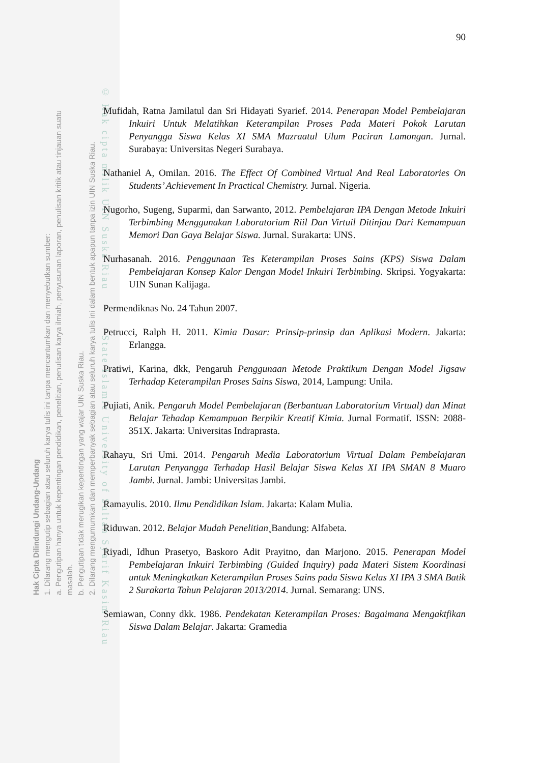Hak Cipta Dilindungi Undang-Undang
1. Dilarang mengutip sebagian atau seluruh karya tulis ini tanpa mencantumkan dan menyebutkan sumber:
a. Pengutipan hanya untuk kepentingan pendidikan, penelitian, penulisan karya ilmiah, penyusunan laporan, penulisan kritik atau tinjauan suatu masalah.
b. Pengutipan tidak merugikan kepentingan yang wajar UIN Suska Riau.
2. Dilarang mengumumkan dan memperbanyak sebagian atau seluruh karya tulis ini dalam bentuk apapun tanpa izin UIN Suska Riau.
© Hak cipta milik UIN Suska Riau State Islamic University of Sultan Syarif Kasim Riau
90
Mufidah, Ratna Jamilatul dan Sri Hidayati Syarief. 2014. Penerapan Model Pembelajaran Inkuiri Untuk Melatihkan Keterampilan Proses Pada Materi Pokok Larutan Penyangga Siswa Kelas XI SMA Mazraatul Ulum Paciran Lamongan. Jurnal. Surabaya: Universitas Negeri Surabaya.
Nathaniel A, Omilan. 2016. The Effect Of Combined Virtual And Real Laboratories On Students’ Achievement In Practical Chemistry. Jurnal. Nigeria.
Nugorho, Sugeng, Suparmi, dan Sarwanto, 2012. Pembelajaran IPA Dengan Metode Inkuiri Terbimbing Menggunakan Laboratorium Riil Dan Virtuil Ditinjau Dari Kemampuan Memori Dan Gaya Belajar Siswa. Jurnal. Surakarta: UNS.
Nurhasanah. 2016. Penggunaan Tes Keterampilan Proses Sains (KPS) Siswa Dalam Pembelajaran Konsep Kalor Dengan Model Inkuiri Terbimbing. Skripsi. Yogyakarta: UIN Sunan Kalijaga.
Permendiknas No. 24 Tahun 2007.
Petrucci, Ralph H. 2011. Kimia Dasar: Prinsip-prinsip dan Aplikasi Modern. Jakarta: Erlangga.
Pratiwi, Karina, dkk, Pengaruh Penggunaan Metode Praktikum Dengan Model Jigsaw Terhadap Keterampilan Proses Sains Siswa, 2014, Lampung: Unila.
Pujiati, Anik. Pengaruh Model Pembelajaran (Berbantuan Laboratorium Virtual) dan Minat Belajar Tehadap Kemampuan Berpikir Kreatif Kimia. Jurnal Formatif. ISSN: 2088-351X. Jakarta: Universitas Indraprasta.
Rahayu, Sri Umi. 2014. Pengaruh Media Laboratorium Virtual Dalam Pembelajaran Larutan Penyangga Terhadap Hasil Belajar Siswa Kelas XI IPA SMAN 8 Muaro Jambi. Jurnal. Jambi: Universitas Jambi.
Ramayulis. 2010. Ilmu Pendidikan Islam. Jakarta: Kalam Mulia.
Riduwan. 2012. Belajar Mudah Penelitian¸Bandung: Alfabeta.
Riyadi, Idhun Prasetyo, Baskoro Adit Prayitno, dan Marjono. 2015. Penerapan Model Pembelajaran Inkuiri Terbimbing (Guided Inquiry) pada Materi Sistem Koordinasi untuk Meningkatkan Keterampilan Proses Sains pada Siswa Kelas XI IPA 3 SMA Batik 2 Surakarta Tahun Pelajaran 2013/2014. Jurnal. Semarang: UNS.
Semiawan, Conny dkk. 1986. Pendekatan Keterampilan Proses: Bagaimana Mengaktfikan Siswa Dalam Belajar. Jakarta: Gramedia